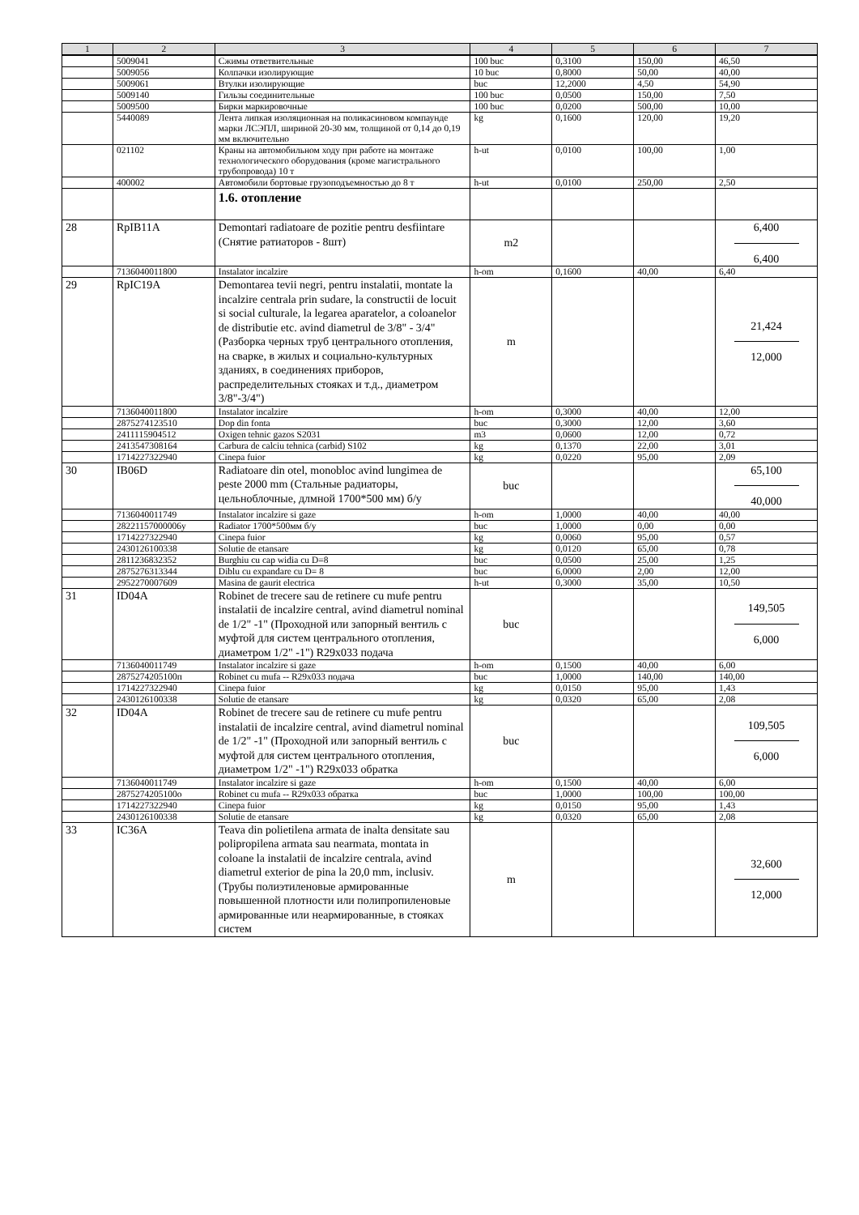| 1 | 2 | 3 | 4 | 5 | 6 | 7 |
| --- | --- | --- | --- | --- | --- | --- |
| | 5009041 | Сжимы ответвительные | 100 buc | 0,3100 | 150,00 | 46,50 |
| | 5009056 | Колпачки изолирующие | 10 buc | 0,8000 | 50,00 | 40,00 |
| | 5009061 | Втулки изолирующие | buc | 12,2000 | 4,50 | 54,90 |
| | 5009140 | Гильзы соединительные | 100 buc | 0,0500 | 150,00 | 7,50 |
| | 5009500 | Бирки маркировочные | 100 buc | 0,0200 | 500,00 | 10,00 |
| | 5440089 | Лента липкая изоляционная на поликасиновом компаунде марки ЛСЭПЛ, шириной 20-30 мм, толщиной от 0,14 до 0,19 мм включительно | kg | 0,1600 | 120,00 | 19,20 |
| | 021102 | Краны на автомобильном ходу при работе на монтаже технологического оборудования (кроме магистрального трубопровода) 10 т | h-ut | 0,0100 | 100,00 | 1,00 |
| | 400002 | Автомобили бортовые грузоподъемностью до 8 т | h-ut | 0,0100 | 250,00 | 2,50 |
| | | 1.6. отопление | | | | |
| 28 | RpIB11A | Demontari radiatoare de pozitie pentru desfiintare (Снятие ратиаторов - 8шт) | m2 | | | 6,400 6,400 |
| | 7136040011800 | Instalator incalzire | h-om | 0,1600 | 40,00 | 6,40 |
| 29 | RpIC19A | Demontarea tevii negri, pentru instalatii, montate la incalzire centrala prin sudare, la constructii de locuit si social culturale, la legarea aparatelor, a coloanelor de distributie etc. avind diametrul de 3/8" - 3/4" (Разборка черных труб центрального отопления, на сварке, в жилых и социально-культурных зданиях, в соединениях приборов, распределительных стояках и т.д., диаметром 3/8"-3/4") | m | | | 21,424 12,000 |
| | 7136040011800 | Instalator incalzire | h-om | 0,3000 | 40,00 | 12,00 |
| | 2875274123510 | Dop din fonta | buc | 0,3000 | 12,00 | 3,60 |
| | 2411115904512 | Oxigen tehnic gazos S2031 | m3 | 0,0600 | 12,00 | 0,72 |
| | 2413547308164 | Carbura de calciu tehnica (carbid) S102 | kg | 0,1370 | 22,00 | 3,01 |
| | 1714227322940 | Cinepa fuior | kg | 0,0220 | 95,00 | 2,09 |
| 30 | IB06D | Radiatoare din otel, monobloc avind lungimea de peste 2000 mm (Стальные радиаторы, цельноблочные, длмной 1700*500 мм) б/у | buc | | | 65,100 40,000 |
| | 7136040011749 | Instalator incalzire si gaze | h-om | 1,0000 | 40,00 | 40,00 |
| | 28221157000006у | Radiator 1700*500мм б/у | buc | 1,0000 | 0,00 | 0,00 |
| | 1714227322940 | Cinepa fuior | kg | 0,0060 | 95,00 | 0,57 |
| | 2430126100338 | Solutie de etansare | kg | 0,0120 | 65,00 | 0,78 |
| | 2811236832352 | Burghiu cu cap widia cu D=8 | buc | 0,0500 | 25,00 | 1,25 |
| | 2875276313344 | Diblu cu expandare cu D= 8 | buc | 6,0000 | 2,00 | 12,00 |
| | 2952270007609 | Masina de gaurit electrica | h-ut | 0,3000 | 35,00 | 10,50 |
| 31 | ID04A | Robinet de trecere sau de retinere cu mufe pentru instalatii de incalzire central, avind diametrul nominal de 1/2" -1" (Проходной или запорный вентиль с муфтой для систем центрального отопления, диаметром 1/2" -1") R29x033 подача | buc | | | 149,505 6,000 |
| | 7136040011749 | Instalator incalzire si gaze | h-om | 0,1500 | 40,00 | 6,00 |
| | 2875274205100п | Robinet cu mufa -- R29x033 подача | buc | 1,0000 | 140,00 | 140,00 |
| | 1714227322940 | Cinepa fuior | kg | 0,0150 | 95,00 | 1,43 |
| | 2430126100338 | Solutie de etansare | kg | 0,0320 | 65,00 | 2,08 |
| 32 | ID04A | Robinet de trecere sau de retinere cu mufe pentru instalatii de incalzire central, avind diametrul nominal de 1/2" -1" (Проходной или запорный вентиль с муфтой для систем центрального отопления, диаметром 1/2" -1") R29x033 обратка | buc | | | 109,505 6,000 |
| | 7136040011749 | Instalator incalzire si gaze | h-om | 0,1500 | 40,00 | 6,00 |
| | 2875274205100о | Robinet cu mufa -- R29x033 обратка | buc | 1,0000 | 100,00 | 100,00 |
| | 1714227322940 | Cinepa fuior | kg | 0,0150 | 95,00 | 1,43 |
| | 2430126100338 | Solutie de etansare | kg | 0,0320 | 65,00 | 2,08 |
| 33 | IC36A | Teava din polietilena armata de inalta densitate sau polipropilena armata sau nearmata, montata in coloane la instalatii de incalzire centrala, avind diametrul exterior de pina la 20,0 mm, inclusiv. (Трубы полиэтиленовые армированные повышенной плотности или полипропиленовые армированные или неармированные, в стояках систем | m | | | 32,600 12,000 |